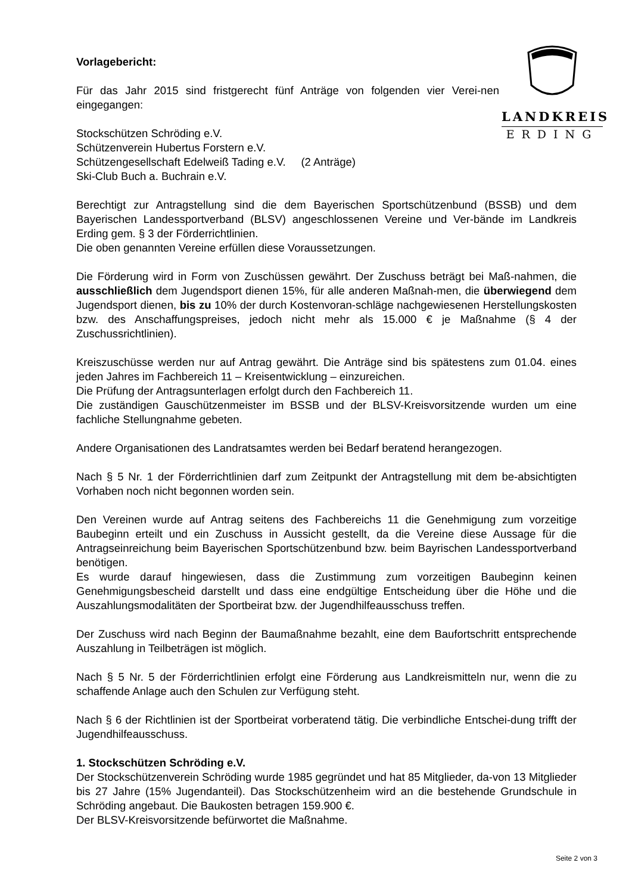LANDKREIS
ERDING
Vorlagebericht:
Für das Jahr 2015 sind fristgerecht fünf Anträge von folgenden vier Verei-nen eingegangen:
Stockschützen Schröding e.V.
Schützenverein Hubertus Forstern e.V.
Schützengesellschaft Edelweiß Tading e.V. (2 Anträge)
Ski-Club Buch a. Buchrain e.V.
Berechtigt zur Antragstellung sind die dem Bayerischen Sportschützenbund (BSSB) und dem Bayerischen Landessportverband (BLSV) angeschlossenen Vereine und Ver-bände im Landkreis Erding gem. § 3 der Förderrichtlinien.
Die oben genannten Vereine erfüllen diese Voraussetzungen.
Die Förderung wird in Form von Zuschüssen gewährt. Der Zuschuss beträgt bei Maß-nahmen, die ausschließlich dem Jugendsport dienen 15%, für alle anderen Maßnah-men, die überwiegend dem Jugendsport dienen, bis zu 10% der durch Kostenvoran-schläge nachgewiesenen Herstellungskosten bzw. des Anschaffungspreises, jedoch nicht mehr als 15.000 € je Maßnahme (§ 4 der Zuschussrichtlinien).
Kreiszuschüsse werden nur auf Antrag gewährt. Die Anträge sind bis spätestens zum 01.04. eines jeden Jahres im Fachbereich 11 – Kreisentwicklung – einzureichen.
Die Prüfung der Antragsunterlagen erfolgt durch den Fachbereich 11.
Die zuständigen Gauschützenmeister im BSSB und der BLSV-Kreisvorsitzende wurden um eine fachliche Stellungnahme gebeten.
Andere Organisationen des Landratsamtes werden bei Bedarf beratend herangezogen.
Nach § 5 Nr. 1 der Förderrichtlinien darf zum Zeitpunkt der Antragstellung mit dem be-absichtigten Vorhaben noch nicht begonnen worden sein.
Den Vereinen wurde auf Antrag seitens des Fachbereichs 11 die Genehmigung zum vorzeitige Baubeginn erteilt und ein Zuschuss in Aussicht gestellt, da die Vereine diese Aussage für die Antragseinreichung beim Bayerischen Sportschützenbund bzw. beim Bayrischen Landessportverband benötigen.
Es wurde darauf hingewiesen, dass die Zustimmung zum vorzeitigen Baubeginn keinen Genehmigungsbescheid darstellt und dass eine endgültige Entscheidung über die Höhe und die Auszahlungsmodalitäten der Sportbeirat bzw. der Jugendhilfeausschuss treffen.
Der Zuschuss wird nach Beginn der Baumaßnahme bezahlt, eine dem Baufortschritt entsprechende Auszahlung in Teilbeträgen ist möglich.
Nach § 5 Nr. 5 der Förderrichtlinien erfolgt eine Förderung aus Landkreismitteln nur, wenn die zu schaffende Anlage auch den Schulen zur Verfügung steht.
Nach § 6 der Richtlinien ist der Sportbeirat vorberatend tätig. Die verbindliche Entschei-dung trifft der Jugendhilfeausschuss.
1. Stockschützen Schröding e.V.
Der Stockschützenverein Schröding wurde 1985 gegründet und hat 85 Mitglieder, da-von 13 Mitglieder bis 27 Jahre (15% Jugendanteil). Das Stockschützenheim wird an die bestehende Grundschule in Schröding angebaut. Die Baukosten betragen 159.900 €.
Der BLSV-Kreisvorsitzende befürwortet die Maßnahme.
Seite 2 von 3